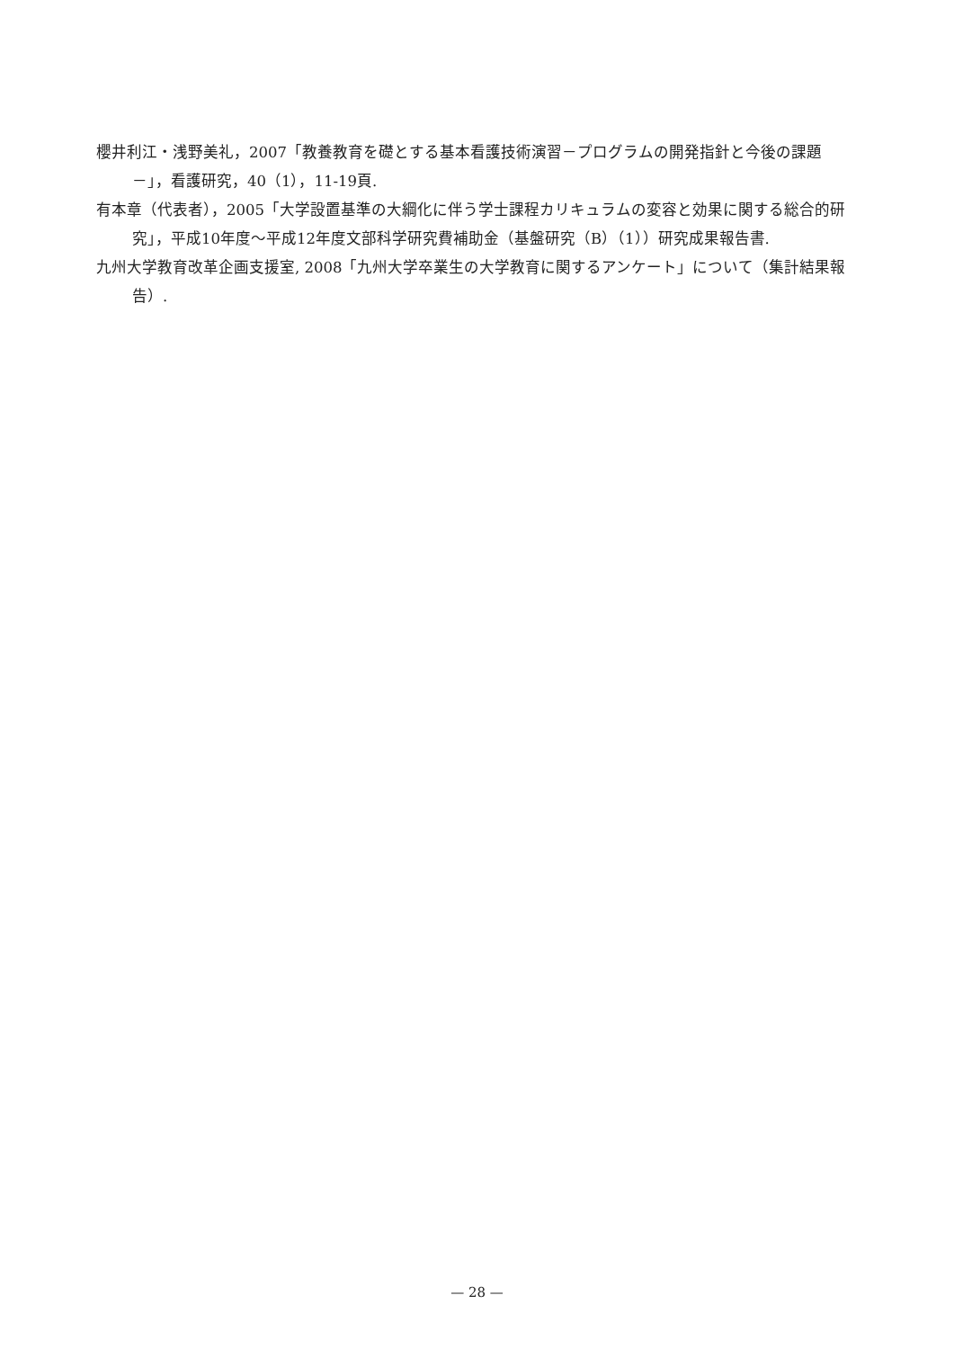櫻井利江・浅野美礼，2007「教養教育を礎とする基本看護技術演習－プログラムの開発指針と今後の課題－」，看護研究，40（1），11-19頁.
有本章（代表者），2005「大学設置基準の大綱化に伴う学士課程カリキュラムの変容と効果に関する総合的研究」，平成10年度～平成12年度文部科学研究費補助金（基盤研究（B）（1））研究成果報告書.
九州大学教育改革企画支援室, 2008「九州大学卒業生の大学教育に関するアンケート」について（集計結果報告）.
— 28 —